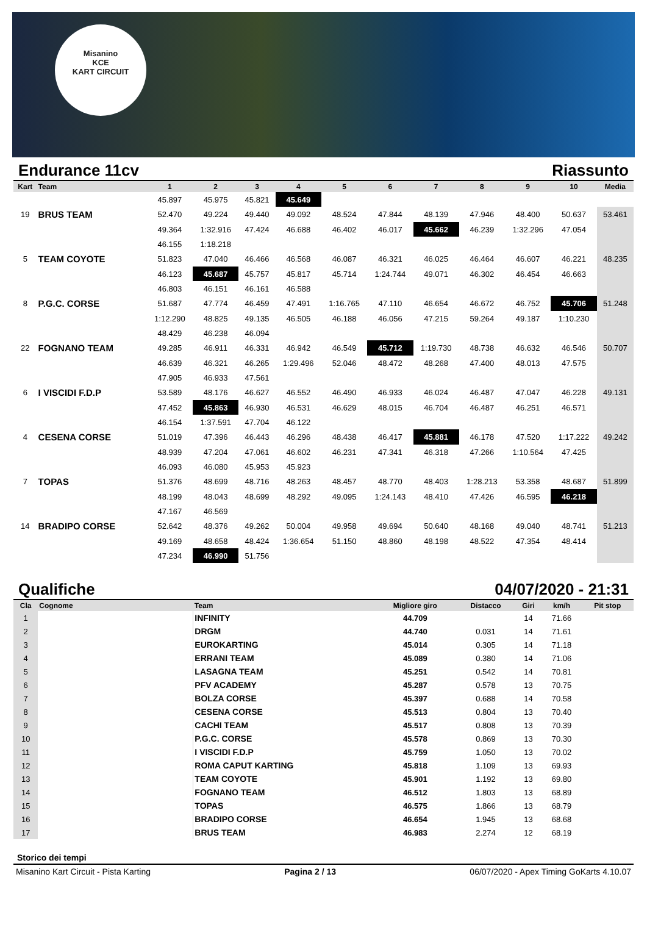Misanino
KCE
KART CIRCUIT
Endurance 11cv Riassunto
| Kart | Team | 1 | 2 | 3 | 4 | 5 | 6 | 7 | 8 | 9 | 10 | Media |
| --- | --- | --- | --- | --- | --- | --- | --- | --- | --- | --- | --- | --- |
| | | 45.897 | 45.975 | 45.821 | 45.649 | | | | | | | |
| 19 | BRUS TEAM | 52.470 | 49.224 | 49.440 | 49.092 | 48.524 | 47.844 | 48.139 | 47.946 | 48.400 | 50.637 | 53.461 |
| | | 49.364 | 1:32.916 | 47.424 | 46.688 | 46.402 | 46.017 | 45.662 | 46.239 | 1:32.296 | 47.054 | |
| | | 46.155 | 1:18.218 | | | | | | | | | |
| 5 | TEAM COYOTE | 51.823 | 47.040 | 46.466 | 46.568 | 46.087 | 46.321 | 46.025 | 46.464 | 46.607 | 46.221 | 48.235 |
| | | 46.123 | 45.687 | 45.757 | 45.817 | 45.714 | 1:24.744 | 49.071 | 46.302 | 46.454 | 46.663 | |
| | | 46.803 | 46.151 | 46.161 | 46.588 | | | | | | | |
| 8 | P.G.C. CORSE | 51.687 | 47.774 | 46.459 | 47.491 | 1:16.765 | 47.110 | 46.654 | 46.672 | 46.752 | 45.706 | 51.248 |
| | | 1:12.290 | 48.825 | 49.135 | 46.505 | 46.188 | 46.056 | 47.215 | 59.264 | 49.187 | 1:10.230 | |
| | | 48.429 | 46.238 | 46.094 | | | | | | | | |
| 22 | FOGNANO TEAM | 49.285 | 46.911 | 46.331 | 46.942 | 46.549 | 45.712 | 1:19.730 | 48.738 | 46.632 | 46.546 | 50.707 |
| | | 46.639 | 46.321 | 46.265 | 1:29.496 | 52.046 | 48.472 | 48.268 | 47.400 | 48.013 | 47.575 | |
| | | 47.905 | 46.933 | 47.561 | | | | | | | | |
| 6 | I VISCIDI F.D.P | 53.589 | 48.176 | 46.627 | 46.552 | 46.490 | 46.933 | 46.024 | 46.487 | 47.047 | 46.228 | 49.131 |
| | | 47.452 | 45.863 | 46.930 | 46.531 | 46.629 | 48.015 | 46.704 | 46.487 | 46.251 | 46.571 | |
| | | 46.154 | 1:37.591 | 47.704 | 46.122 | | | | | | | |
| 4 | CESENA CORSE | 51.019 | 47.396 | 46.443 | 46.296 | 48.438 | 46.417 | 45.881 | 46.178 | 47.520 | 1:17.222 | 49.242 |
| | | 48.939 | 47.204 | 47.061 | 46.602 | 46.231 | 47.341 | 46.318 | 47.266 | 1:10.564 | 47.425 | |
| | | 46.093 | 46.080 | 45.953 | 45.923 | | | | | | | |
| 7 | TOPAS | 51.376 | 48.699 | 48.716 | 48.263 | 48.457 | 48.770 | 48.403 | 1:28.213 | 53.358 | 48.687 | 51.899 |
| | | 48.199 | 48.043 | 48.699 | 48.292 | 49.095 | 1:24.143 | 48.410 | 47.426 | 46.595 | 46.218 | |
| | | 47.167 | 46.569 | | | | | | | | | |
| 14 | BRADIPO CORSE | 52.642 | 48.376 | 49.262 | 50.004 | 49.958 | 49.694 | 50.640 | 48.168 | 49.040 | 48.741 | 51.213 |
| | | 49.169 | 48.658 | 48.424 | 1:36.654 | 51.150 | 48.860 | 48.198 | 48.522 | 47.354 | 48.414 | |
| | | 47.234 | 46.990 | 51.756 | | | | | | | | |
Qualifiche 04/07/2020 - 21:31
| Cla | Cognome | Team | Migliore giro | Distacco | Giri | km/h | Pit stop |
| --- | --- | --- | --- | --- | --- | --- | --- |
| 1 | | INFINITY | 44.709 | | 14 | 71.66 | |
| 2 | | DRGM | 44.740 | 0.031 | 14 | 71.61 | |
| 3 | | EUROKARTING | 45.014 | 0.305 | 14 | 71.18 | |
| 4 | | ERRANI TEAM | 45.089 | 0.380 | 14 | 71.06 | |
| 5 | | LASAGNA TEAM | 45.251 | 0.542 | 14 | 70.81 | |
| 6 | | PFV ACADEMY | 45.287 | 0.578 | 13 | 70.75 | |
| 7 | | BOLZA CORSE | 45.397 | 0.688 | 14 | 70.58 | |
| 8 | | CESENA CORSE | 45.513 | 0.804 | 13 | 70.40 | |
| 9 | | CACHI TEAM | 45.517 | 0.808 | 13 | 70.39 | |
| 10 | | P.G.C. CORSE | 45.578 | 0.869 | 13 | 70.30 | |
| 11 | | I VISCIDI F.D.P | 45.759 | 1.050 | 13 | 70.02 | |
| 12 | | ROMA CAPUT KARTING | 45.818 | 1.109 | 13 | 69.93 | |
| 13 | | TEAM COYOTE | 45.901 | 1.192 | 13 | 69.80 | |
| 14 | | FOGNANO TEAM | 46.512 | 1.803 | 13 | 68.89 | |
| 15 | | TOPAS | 46.575 | 1.866 | 13 | 68.79 | |
| 16 | | BRADIPO CORSE | 46.654 | 1.945 | 13 | 68.68 | |
| 17 | | BRUS TEAM | 46.983 | 2.274 | 12 | 68.19 | |
Storico dei tempi
Misanino Kart Circuit - Pista Karting Pagina 2 / 13 06/07/2020 - Apex Timing GoKarts 4.10.07